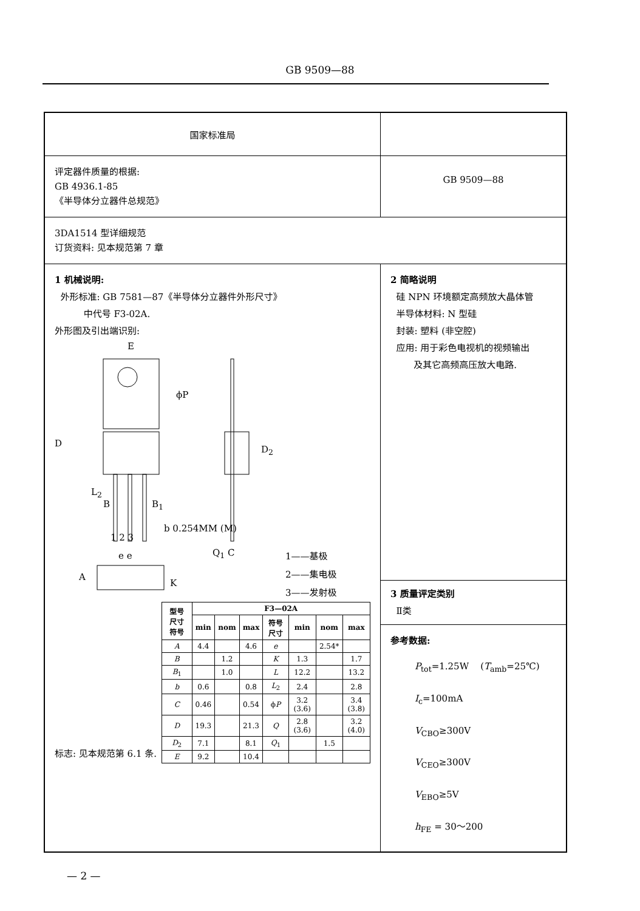GB 9509—88
国家标准局
评定器件质量的根据:
GB 4936.1-85
《半导体分立器件总规范》
GB 9509—88
3DA1514 型详细规范
订货资料: 见本规范第 7 章
1 机械说明:
外形标准: GB 7581—87《半导体分立器件外形尺寸》
中代号 F3-02A.
外形图及引出端识别:
E
ϕP
D
D<sub>2</sub>
L<sub>2</sub>
B B<sub>1</sub>
b 0.254MM (M)
1 2 3
e e Q<sub>1</sub> C
1——基极
2——集电极
3——发射极
A
K
标志: 见本规范第 6.1 条.
| 型号 尺寸 符号 | F3—02A | | | | | | |
| --- | --- | --- | --- | --- | --- | --- | --- |
| | min | nom | max | 符号 尺寸 | min | nom | max |
| A | 4.4 | | 4.6 | e | | 2.54* | |
| B | | 1.2 | | K | 1.3 | | 1.7 |
| B<sub>1</sub> | | 1.0 | | L | 12.2 | | 13.2 |
| b | 0.6 | | 0.8 | L<sub>2</sub> | 2.4 | | 2.8 |
| C | 0.46 | | 0.54 | ϕ P | 3.2 (3.6) | | 3.4 (3.8) |
| D | 19.3 | | 21.3 | Q | 2.8 (3.6) | | 3.2 (4.0) |
| D<sub>2</sub> | 7.1 | | 8.1 | Q<sub>1</sub> | | 1.5 | |
| E | 9.2 | | 10.4 | | | | |
2 简略说明
硅 NPN 环境额定高频放大晶体管
半导体材料: N 型硅
封装: 塑料 (非空腔)
应用: 用于彩色电视机的视频输出
及其它高频高压放大电路.
3 质量评定类别
Ⅱ类
参考数据:
P<sub>tot</sub>=1.25W (T<sub>amb</sub>=25℃)
I<sub>c</sub>=100mA
V<sub>CBO</sub>≥300V
V<sub>CEO</sub>≥300V
V<sub>EBO</sub>≥5V
h<sub>FE</sub> = 30～200
— 2 —